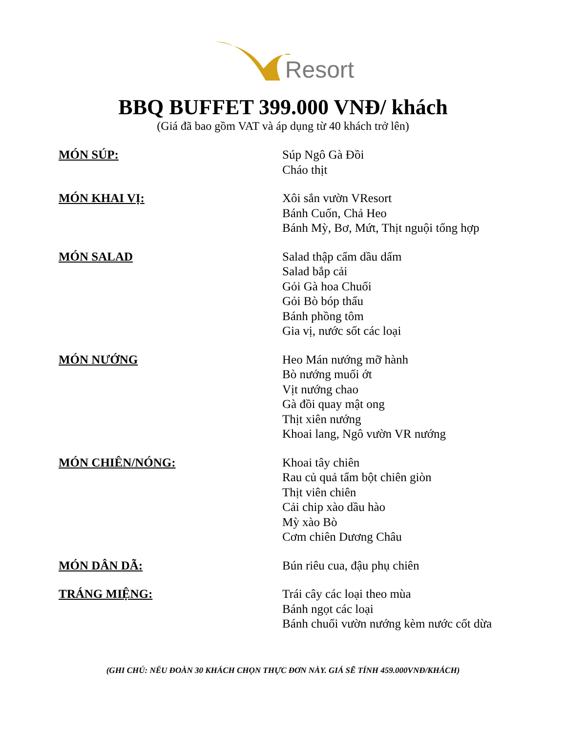Resort
BBQ BUFFET 399.000 VNĐ/ khách
(Giá đã bao gồm VAT và áp dụng từ 40 khách trở lên)
MÓN SÚP:
Súp Ngô Gà Đồi
Cháo thịt
MÓN KHAI VỊ:
Xôi sắn vườn VResort
Bánh Cuốn, Chả Heo
Bánh Mỳ, Bơ, Mứt, Thịt nguội tổng hợp
MÓN SALAD
Salad thập cẩm dầu dấm
Salad bắp cải
Gỏi Gà hoa Chuối
Gỏi Bò bóp thấu
Bánh phồng tôm
Gia vị, nước sốt các loại
MÓN NƯỚNG
Heo Mán nướng mỡ hành
Bò nướng muối ớt
Vịt nướng chao
Gà đồi quay mật ong
Thịt xiên nướng
Khoai lang, Ngô vườn VR nướng
MÓN CHIÊN/NÓNG:
Khoai tây chiên
Rau củ quả tẩm bột chiên giòn
Thịt viên chiên
Cải chip xào dầu hào
Mỳ xào Bò
Cơm chiên Dương Châu
MÓN DÂN DÃ:
Bún riêu cua, đậu phụ chiên
TRÁNG MIỆNG:
Trái cây các loại theo mùa
Bánh ngọt các loại
Bánh chuối vườn nướng kèm nước cốt dừa
(GHI CHÚ: NẾU ĐOÀN 30 KHÁCH CHỌN THỰC ĐƠN NÀY. GIÁ SẼ TÍNH 459.000VNĐ/KHÁCH)